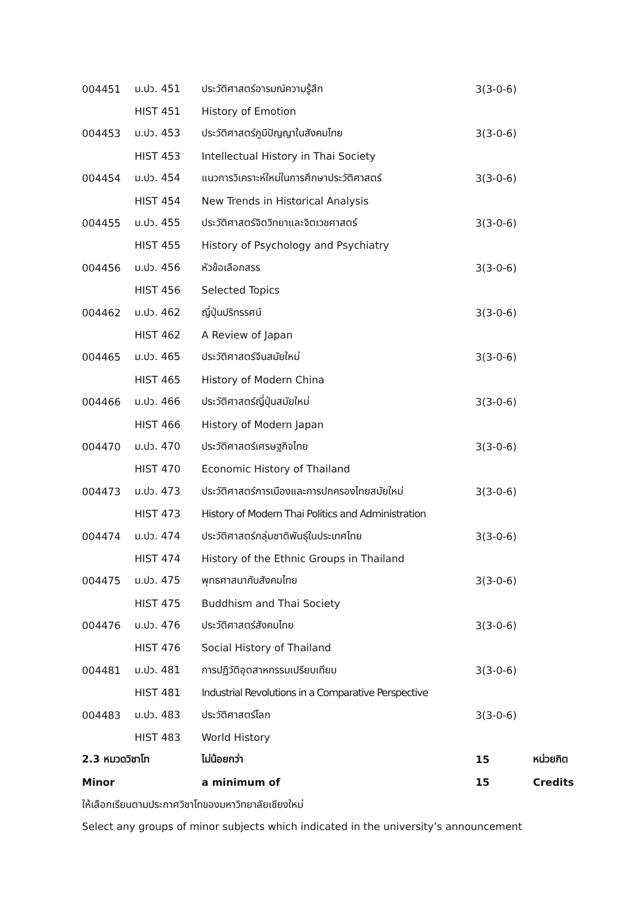| 004451 | ม.ปว. 451 | ประวัติศาสตร์อารมณ์ความรู้สึก | 3(3-0-6) | |
| | HIST 451 | History of Emotion | | |
| 004453 | ม.ปว. 453 | ประวัติศาสตร์ภูมิปัญญาในสังคมไทย | 3(3-0-6) | |
| | HIST 453 | Intellectual History in Thai Society | | |
| 004454 | ม.ปว. 454 | แนวการวิเคราะห์ใหม่ในการศึกษาประวัติศาสตร์ | 3(3-0-6) | |
| | HIST 454 | New Trends in Historical Analysis | | |
| 004455 | ม.ปว. 455 | ประวัติศาสตร์จิตวิทยาและจิตเวชศาสตร์ | 3(3-0-6) | |
| | HIST 455 | History of Psychology and Psychiatry | | |
| 004456 | ม.ปว. 456 | หัวข้อเลือกสรร | 3(3-0-6) | |
| | HIST 456 | Selected Topics | | |
| 004462 | ม.ปว. 462 | ญี่ปุ่นปริทรรศน์ | 3(3-0-6) | |
| | HIST 462 | A Review of Japan | | |
| 004465 | ม.ปว. 465 | ประวัติศาสตร์จีนสมัยใหม่ | 3(3-0-6) | |
| | HIST 465 | History of Modern China | | |
| 004466 | ม.ปว. 466 | ประวัติศาสตร์ญี่ปุ่นสมัยใหม่ | 3(3-0-6) | |
| | HIST 466 | History of Modern Japan | | |
| 004470 | ม.ปว. 470 | ประวัติศาสตร์เศรษฐกิจไทย | 3(3-0-6) | |
| | HIST 470 | Economic History of Thailand | | |
| 004473 | ม.ปว. 473 | ประวัติศาสตร์การเมืองและการปกครองไทยสมัยใหม่ | 3(3-0-6) | |
| | HIST 473 | History of Modern Thai Politics and Administration | | |
| 004474 | ม.ปว. 474 | ประวัติศาสตร์กลุ่มชาติพันธุ์ในประเทศไทย | 3(3-0-6) | |
| | HIST 474 | History of the Ethnic Groups in Thailand | | |
| 004475 | ม.ปว. 475 | พุทธศาสนากับสังคมไทย | 3(3-0-6) | |
| | HIST 475 | Buddhism and Thai Society | | |
| 004476 | ม.ปว. 476 | ประวัติศาสตร์สังคมไทย | 3(3-0-6) | |
| | HIST 476 | Social History of Thailand | | |
| 004481 | ม.ปว. 481 | การปฏิวัติอุตสาหกรรมเปรียบเทียบ | 3(3-0-6) | |
| | HIST 481 | Industrial Revolutions in a Comparative Perspective | | |
| 004483 | ม.ปว. 483 | ประวัติศาสตร์โลก | 3(3-0-6) | |
| | HIST 483 | World History | | |
| 2.3 หมวดวิชาโท | | ไม่น้อยกว่า | 15 | หน่วยกิต |
| Minor | | a minimum of | 15 | Credits |
ให้เลือกเรียนตามประกาศวิชาโทของมหาวิทยาลัยเชียงใหม่
Select any groups of minor subjects which indicated in the university’s announcement